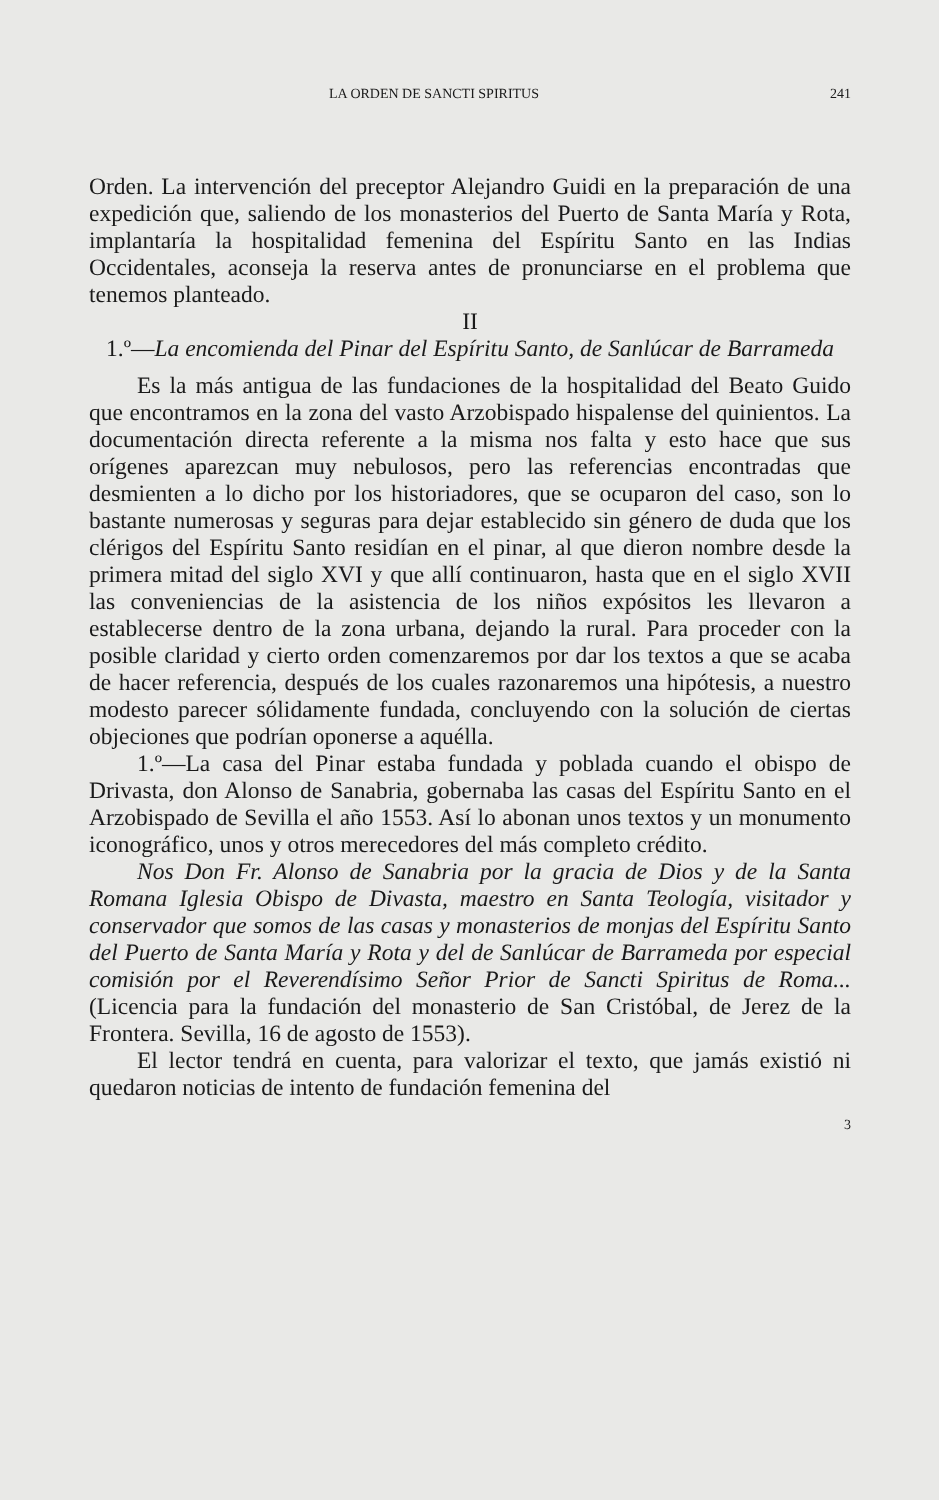LA ORDEN DE SANCTI SPIRITUS 241
Orden. La intervención del preceptor Alejandro Guidi en la preparación de una expedición que, saliendo de los monasterios del Puerto de Santa María y Rota, implantaría la hospitalidad femenina del Espíritu Santo en las Indias Occidentales, aconseja la reserva antes de pronunciarse en el problema que tenemos planteado.
II
1.º—La encomienda del Pinar del Espíritu Santo, de Sanlúcar de Barrameda
Es la más antigua de las fundaciones de la hospitalidad del Beato Guido que encontramos en la zona del vasto Arzobispado hispalense del quinientos. La documentación directa referente a la misma nos falta y esto hace que sus orígenes aparezcan muy nebulosos, pero las referencias encontradas que desmienten a lo dicho por los historiadores, que se ocuparon del caso, son lo bastante numerosas y seguras para dejar establecido sin género de duda que los clérigos del Espíritu Santo residían en el pinar, al que dieron nombre desde la primera mitad del siglo XVI y que allí continuaron, hasta que en el siglo XVII las conveniencias de la asistencia de los niños expósitos les llevaron a establecerse dentro de la zona urbana, dejando la rural. Para proceder con la posible claridad y cierto orden comenzaremos por dar los textos a que se acaba de hacer referencia, después de los cuales razonaremos una hipótesis, a nuestro modesto parecer sólidamente fundada, concluyendo con la solución de ciertas objeciones que podrían oponerse a aquélla.
1.º—La casa del Pinar estaba fundada y poblada cuando el obispo de Drivasta, don Alonso de Sanabria, gobernaba las casas del Espíritu Santo en el Arzobispado de Sevilla el año 1553. Así lo abonan unos textos y un monumento iconográfico, unos y otros merecedores del más completo crédito.
Nos Don Fr. Alonso de Sanabria por la gracia de Dios y de la Santa Romana Iglesia Obispo de Divasta, maestro en Santa Teología, visitador y conservador que somos de las casas y monasterios de monjas del Espíritu Santo del Puerto de Santa María y Rota y del de Sanlúcar de Barrameda por especial comisión por el Reverendísimo Señor Prior de Sancti Spiritus de Roma... (Licencia para la fundación del monasterio de San Cristóbal, de Jerez de la Frontera. Sevilla, 16 de agosto de 1553).
El lector tendrá en cuenta, para valorizar el texto, que jamás existió ni quedaron noticias de intento de fundación femenina del
3